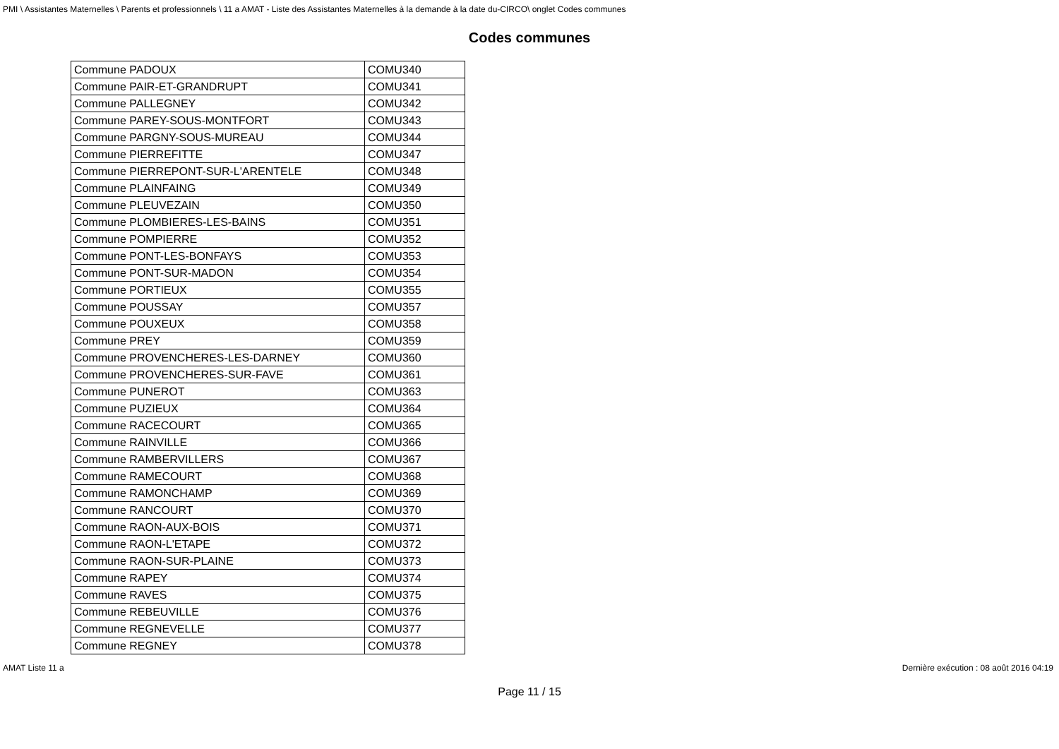PMI \ Assistantes Maternelles \ Parents et professionnels \ 11 a AMAT - Liste des Assistantes Maternelles à la demande à la date du-CIRCO\ onglet Codes communes
Codes communes
| Commune PADOUX | COMU340 |
| Commune PAIR-ET-GRANDRUPT | COMU341 |
| Commune PALLEGNEY | COMU342 |
| Commune PAREY-SOUS-MONTFORT | COMU343 |
| Commune PARGNY-SOUS-MUREAU | COMU344 |
| Commune PIERREFITTE | COMU347 |
| Commune PIERREPONT-SUR-L'ARENTELE | COMU348 |
| Commune PLAINFAING | COMU349 |
| Commune PLEUVEZAIN | COMU350 |
| Commune PLOMBIERES-LES-BAINS | COMU351 |
| Commune POMPIERRE | COMU352 |
| Commune PONT-LES-BONFAYS | COMU353 |
| Commune PONT-SUR-MADON | COMU354 |
| Commune PORTIEUX | COMU355 |
| Commune POUSSAY | COMU357 |
| Commune POUXEUX | COMU358 |
| Commune PREY | COMU359 |
| Commune PROVENCHERES-LES-DARNEY | COMU360 |
| Commune PROVENCHERES-SUR-FAVE | COMU361 |
| Commune PUNEROT | COMU363 |
| Commune PUZIEUX | COMU364 |
| Commune RACECOURT | COMU365 |
| Commune RAINVILLE | COMU366 |
| Commune RAMBERVILLERS | COMU367 |
| Commune RAMECOURT | COMU368 |
| Commune RAMONCHAMP | COMU369 |
| Commune RANCOURT | COMU370 |
| Commune RAON-AUX-BOIS | COMU371 |
| Commune RAON-L'ETAPE | COMU372 |
| Commune RAON-SUR-PLAINE | COMU373 |
| Commune RAPEY | COMU374 |
| Commune RAVES | COMU375 |
| Commune REBEUVILLE | COMU376 |
| Commune REGNEVELLE | COMU377 |
| Commune REGNEY | COMU378 |
AMAT Liste 11 a Dernière exécution : 08 août 2016 04:19
Page 11 / 15